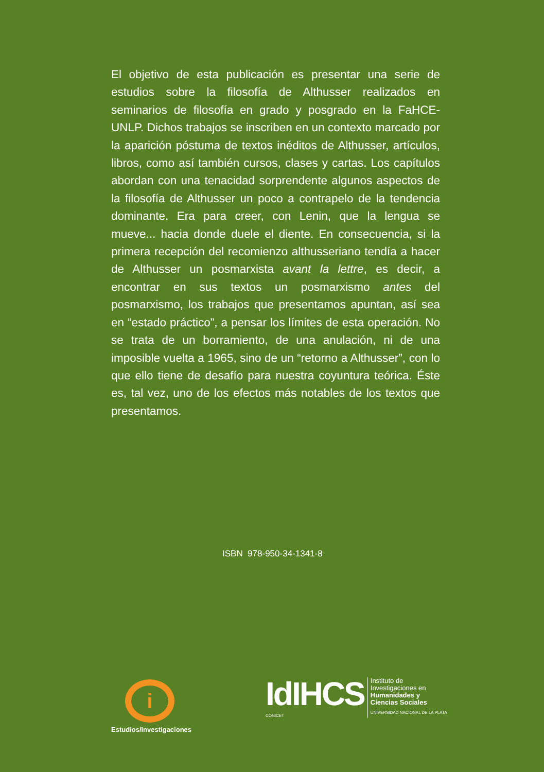El objetivo de esta publicación es presentar una serie de estudios sobre la filosofía de Althusser realizados en seminarios de filosofía en grado y posgrado en la FaHCE-UNLP. Dichos trabajos se inscriben en un contexto marcado por la aparición póstuma de textos inéditos de Althusser, artículos, libros, como así también cursos, clases y cartas. Los capítulos abordan con una tenacidad sorprendente algunos aspectos de la filosofía de Althusser un poco a contrapelo de la tendencia dominante. Era para creer, con Lenin, que la lengua se mueve... hacia donde duele el diente. En consecuencia, si la primera recepción del recomienzo althusseriano tendía a hacer de Althusser un posmarxista avant la lettre, es decir, a encontrar en sus textos un posmarxismo antes del posmarxismo, los trabajos que presentamos apuntan, así sea en “estado práctico”, a pensar los límites de esta operación. No se trata de un borramiento, de una anulación, ni de una imposible vuelta a 1965, sino de un “retorno a Althusser”, con lo que ello tiene de desafío para nuestra coyuntura teórica. Éste es, tal vez, uno de los efectos más notables de los textos que presentamos.
ISBN 978-950-34-1341-8
i
Estudios/Investigaciones
IdIHCS
CONICET
Instituto de
Investigaciones en
Humanidades y
Ciencias Sociales
UNIVERSIDAD NACIONAL DE LA PLATA